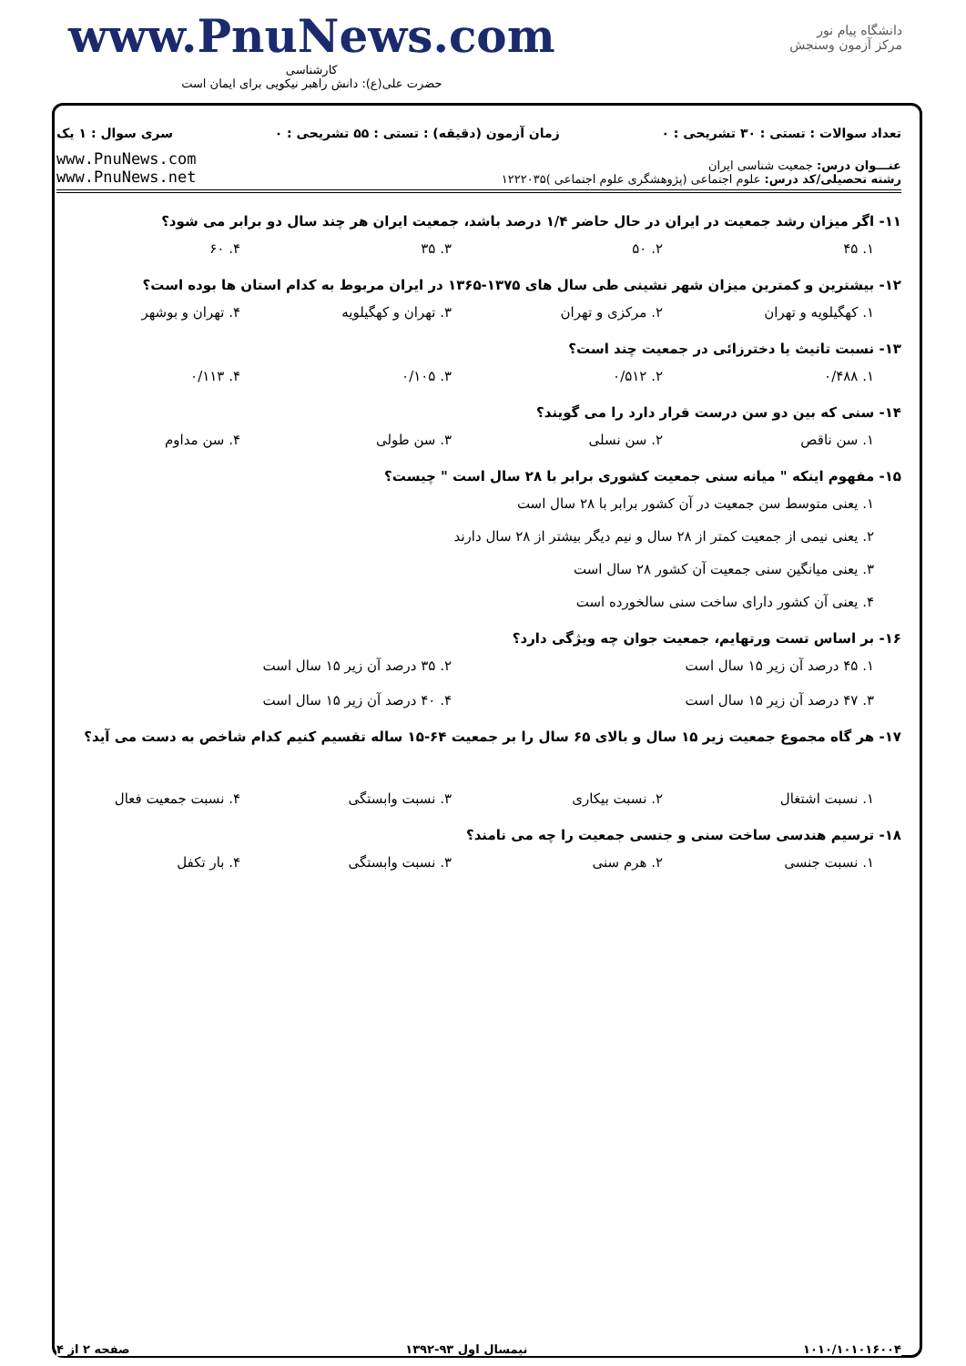www.PnuNews.com
کارشناسی
حضرت علی(ع): دانش راهبر نیکویی برای ایمان است
دانشگاه پیام نور
مرکز آزمون وسنجش
تعداد سوالات : تستی : ۳۰ تشریحی : ۰ زمان آزمون (دقیقه) : تستی : ۵۵ تشریحی : ۰ سری سوال : ۱ یک
عنـــوان درس: جمعیت شناسی ایران
رشته تحصیلی/کد درس: علوم اجتماعی (پژوهشگری علوم اجتماعی )۱۲۲۲۰۳۵
www.PnuNews.com
www.PnuNews.net
۱۱- اگر میزان رشد جمعیت در ایران در حال حاضر ۱/۴ درصد باشد، جمعیت ایران هر چند سال دو برابر می شود؟
۱. ۴۵ ۲. ۵۰ ۳. ۳۵ ۴. ۶۰
۱۲- بیشترین و کمترین میزان شهر نشینی طی سال های ۱۳۷۵-۱۳۶۵ در ایران مربوط به کدام استان ها بوده است؟
۱. کهگیلویه و تهران ۲. مرکزی و تهران ۳. تهران و کهگیلویه ۴. تهران و بوشهر
۱۳- نسبت تانیث یا دخترزائی در جمعیت چند است؟
۱. ۰/۴۸۸ ۲. ۰/۵۱۲ ۳. ۰/۱۰۵ ۴. ۰/۱۱۳
۱۴- سنی که بین دو سن درست قرار دارد را می گویند؟
۱. سن ناقص ۲. سن نسلی ۳. سن طولی ۴. سن مداوم
۱۵- مفهوم اینکه " میانه سنی جمعیت کشوری برابر با ۲۸ سال است " چیست؟
۱. یعنی متوسط سن جمعیت در آن کشور برابر با ۲۸ سال است
۲. یعنی نیمی از جمعیت کمتر از ۲۸ سال و نیم دیگر بیشتر از ۲۸ سال دارند
۳. یعنی میانگین سنی جمعیت آن کشور ۲۸ سال است
۴. یعنی آن کشور دارای ساخت سنی سالخورده است
۱۶- بر اساس تست ورتهایم، جمعیت جوان چه ویژگی دارد؟
۱. ۴۵ درصد آن زیر ۱۵ سال است ۲. ۳۵ درصد آن زیر ۱۵ سال است
۳. ۴۷ درصد آن زیر ۱۵ سال است ۴. ۴۰ درصد آن زیر ۱۵ سال است
۱۷- هر گاه مجموع جمعیت زیر ۱۵ سال و بالای ۶۵ سال را بر جمعیت ۶۴-۱۵ ساله تقسیم کنیم کدام شاخص به دست می آید؟
۱. نسبت اشتغال ۲. نسبت بیکاری ۳. نسبت وابستگی ۴. نسبت جمعیت فعال
۱۸- ترسیم هندسی ساخت سنی و جنسی جمعیت را چه می نامند؟
۱. نسبت جنسی ۲. هرم سنی ۳. نسبت وابستگی ۴. بار تکفل
۱۰۱۰/۱۰۱۰۱۶۰۰۴ نیمسال اول ۹۳-۱۳۹۲ صفحه ۲ از ۴